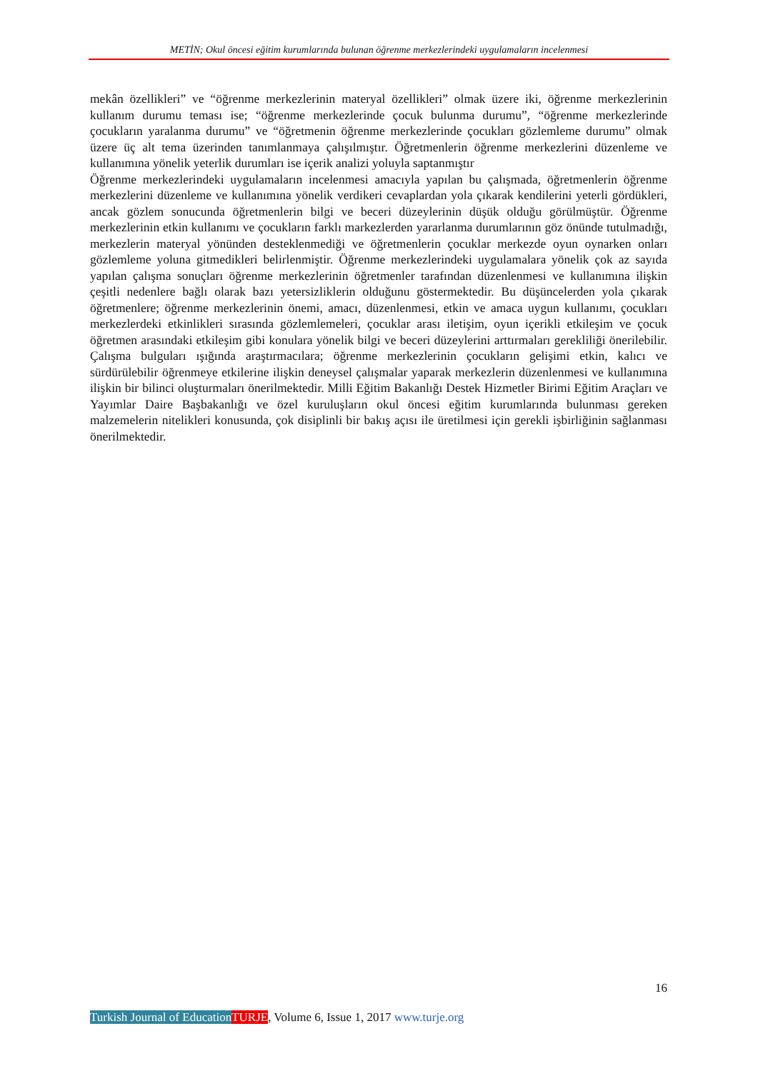METİN; Okul öncesi eğitim kurumlarında bulunan öğrenme merkezlerindeki uygulamaların incelenmesi
mekân özellikleri” ve “öğrenme merkezlerinin materyal özellikleri” olmak üzere iki, öğrenme merkezlerinin kullanım durumu teması ise; “öğrenme merkezlerinde çocuk bulunma durumu”, “öğrenme merkezlerinde çocukların yaralanma durumu” ve “öğretmenin öğrenme merkezlerinde çocukları gözlemleme durumu” olmak üzere üç alt tema üzerinden tanımlanmaya çalışılmıştır. Öğretmenlerin öğrenme merkezlerini düzenleme ve kullanımına yönelik yeterlik durumları ise içerik analizi yoluyla saptanmıştır
Öğrenme merkezlerindeki uygulamaların incelenmesi amacıyla yapılan bu çalışmada, öğretmenlerin öğrenme merkezlerini düzenleme ve kullanımına yönelik verdikeri cevaplardan yola çıkarak kendilerini yeterli gördükleri, ancak gözlem sonucunda öğretmenlerin bilgi ve beceri düzeylerinin düşük olduğu görülmüştür. Öğrenme merkezlerinin etkin kullanımı ve çocukların farklı markezlerden yararlanma durumlarının göz önünde tutulmadığı, merkezlerin materyal yönünden desteklenmediği ve öğretmenlerin çocuklar merkezde oyun oynarken onları gözlemleme yoluna gitmedikleri belirlenmiştir. Öğrenme merkezlerindeki uygulamalara yönelik çok az sayıda yapılan çalışma sonuçları öğrenme merkezlerinin öğretmenler tarafından düzenlenmesi ve kullanımına ilişkin çeşitli nedenlere bağlı olarak bazı yetersizliklerin olduğunu göstermektedir. Bu düşüncelerden yola çıkarak öğretmenlere; öğrenme merkezlerinin önemi, amacı, düzenlenmesi, etkin ve amaca uygun kullanımı, çocukları merkezlerdeki etkinlikleri sırasında gözlemlemeleri, çocuklar arası iletişim, oyun içerikli etkileşim ve çocuk öğretmen arasındaki etkileşim gibi konulara yönelik bilgi ve beceri düzeylerini arttırmaları gerekliliği önerilebilir. Çalışma bulguları ışığında araştırmacılara; öğrenme merkezlerinin çocukların gelişimi etkin, kalıcı ve sürdürülebilir öğrenmeye etkilerine ilişkin deneysel çalışmalar yaparak merkezlerin düzenlenmesi ve kullanımına ilişkin bir bilinci oluşturmaları önerilmektedir. Milli Eğitim Bakanlığı Destek Hizmetler Birimi Eğitim Araçları ve Yayımlar Daire Başbakanlığı ve özel kuruluşların okul öncesi eğitim kurumlarında bulunması gereken malzemelerin nitelikleri konusunda, çok disiplinli bir bakış açısı ile üretilmesi için gerekli işbirliğinin sağlanması önerilmektedir.
16
Turkish Journal of Education TURJE, Volume 6, Issue 1, 2017 www.turje.org